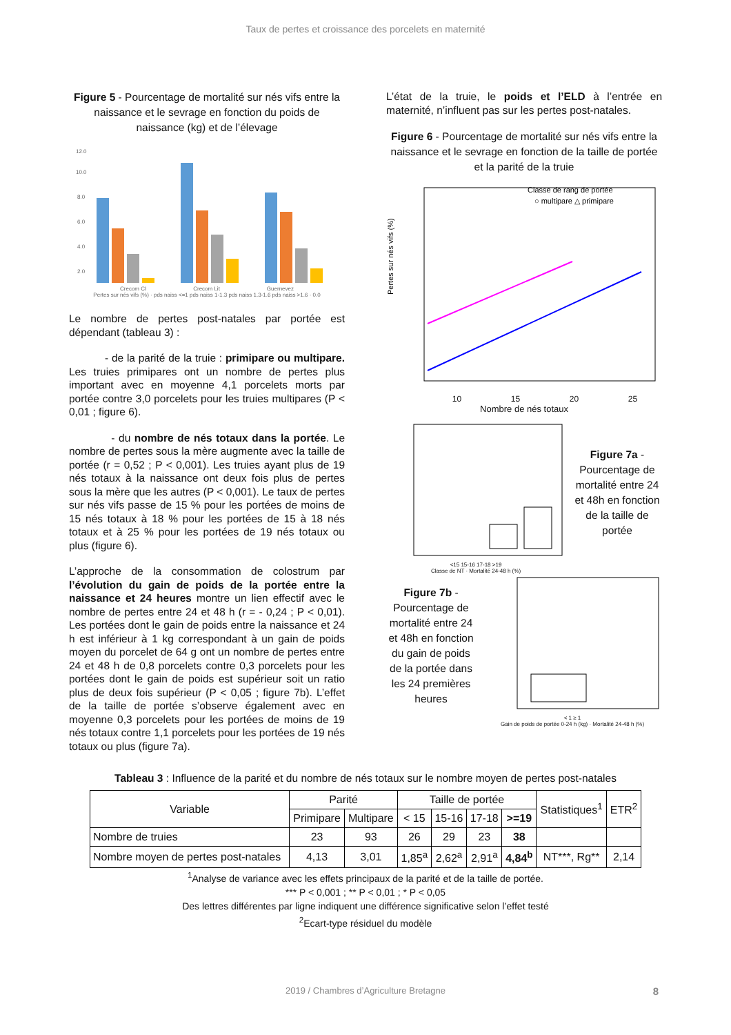Taux de pertes et croissance des porcelets en maternité
Figure 5 - Pourcentage de mortalité sur nés vifs entre la naissance et le sevrage en fonction du poids de naissance (kg) et de l’élevage
12.0
10.0
8.0
6.0
4.0
2.0
Crecom CI Crecom Lit Guernevez
Pertes sur nés vifs (%) · pds naiss <=1 pds naiss 1-1.3 pds naiss 1.3-1.6 pds naiss >1.6 · 0.0
Le nombre de pertes post-natales par portée est dépendant (tableau 3) :
- de la parité de la truie : primipare ou multipare. Les truies primipares ont un nombre de pertes plus important avec en moyenne 4,1 porcelets morts par portée contre 3,0 porcelets pour les truies multipares (P < 0,01 ; figure 6).
- du nombre de nés totaux dans la portée. Le nombre de pertes sous la mère augmente avec la taille de portée (r = 0,52 ; P < 0,001). Les truies ayant plus de 19 nés totaux à la naissance ont deux fois plus de pertes sous la mère que les autres (P < 0,001). Le taux de pertes sur nés vifs passe de 15 % pour les portées de moins de 15 nés totaux à 18 % pour les portées de 15 à 18 nés totaux et à 25 % pour les portées de 19 nés totaux ou plus (figure 6).
L’approche de la consommation de colostrum par l’évolution du gain de poids de la portée entre la naissance et 24 heures montre un lien effectif avec le nombre de pertes entre 24 et 48 h (r = - 0,24 ; P < 0,01). Les portées dont le gain de poids entre la naissance et 24 h est inférieur à 1 kg correspondant à un gain de poids moyen du porcelet de 64 g ont un nombre de pertes entre 24 et 48 h de 0,8 porcelets contre 0,3 porcelets pour les portées dont le gain de poids est supérieur soit un ratio plus de deux fois supérieur (P < 0,05 ; figure 7b). L’effet de la taille de portée s’observe également avec en moyenne 0,3 porcelets pour les portées de moins de 19 nés totaux contre 1,1 porcelets pour les portées de 19 nés totaux ou plus (figure 7a).
L’état de la truie, le poids et l’ELD à l’entrée en maternité, n’influent pas sur les pertes post-natales.
Figure 6 - Pourcentage de mortalité sur nés vifs entre la naissance et le sevrage en fonction de la taille de portée et la parité de la truie
Pertes sur nés vifs (%)
Classe de rang de portée
○ multipare △ primipare
10 15 20 25
Nombre de nés totaux
<15 15-16 17-18 >19
Classe de NT · Mortalité 24-48 h (%)
Figure 7a - Pourcentage de mortalité entre 24 et 48h en fonction de la taille de portée
Figure 7b - Pourcentage de mortalité entre 24 et 48h en fonction du gain de poids de la portée dans les 24 premières heures
< 1 ≥ 1
Gain de poids de portée 0-24 h (kg) · Mortalité 24-48 h (%)
Tableau 3 : Influence de la parité et du nombre de nés totaux sur le nombre moyen de pertes post-natales
| Variable | Parité | | Taille de portée | | | | Statistiques<sup>1</sup> | ETR<sup>2</sup> |
| --- | --- | --- | --- | --- | --- | --- | --- | --- |
| | Primipare | Multipare | < 15 | 15-16 | 17-18 | >=19 | | |
| Nombre de truies | 23 | 93 | 26 | 29 | 23 | 38 | | |
| Nombre moyen de pertes post-natales | 4,13 | 3,01 | 1,85<sup>a</sup> | 2,62<sup>a</sup> | 2,91<sup>a</sup> | 4,84<sup>b</sup> | NT***, Rg** | 2,14 |
<sup>1</sup> Analyse de variance avec les effets principaux de la parité et de la taille de portée.
*** P < 0,001 ; ** P < 0,01 ; * P < 0,05
Des lettres différentes par ligne indiquent une différence significative selon l’effet testé
<sup>2</sup> Ecart-type résiduel du modèle
2019 / Chambres d’Agriculture Bretagne 8